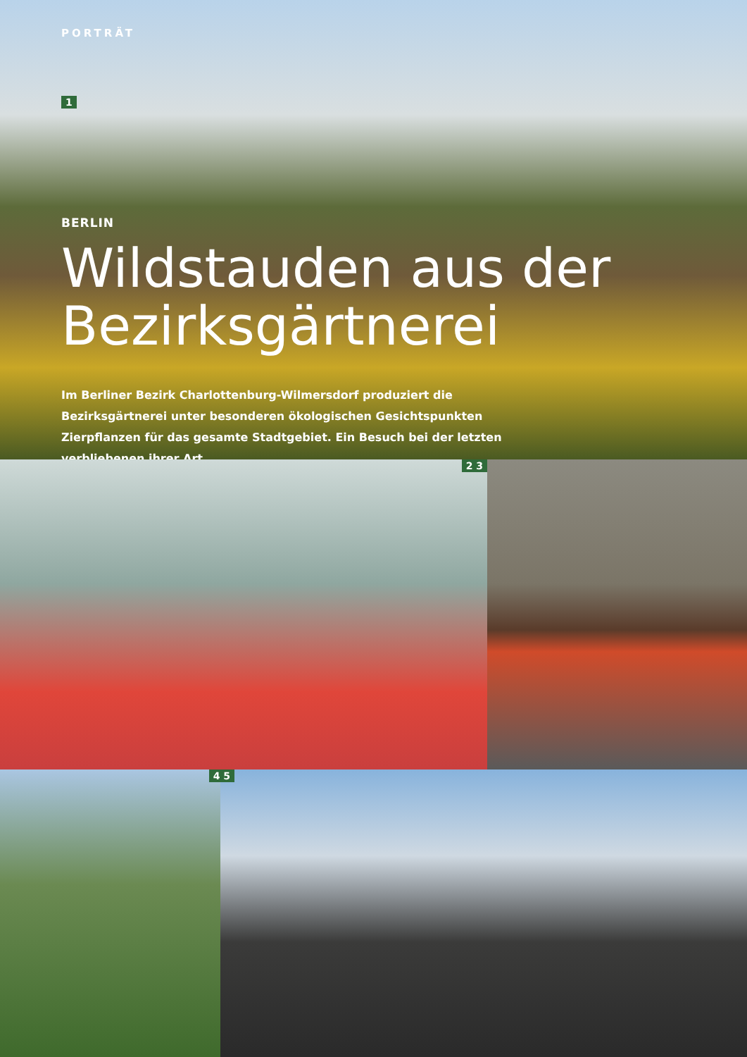PORTRÄT
1
BERLIN
Wildstauden aus der Bezirksgärtnerei
Im Berliner Bezirk Charlottenburg-Wilmersdorf produziert die Bezirksgärtnerei unter besonderen ökologischen Gesichtspunkten Zierpflanzen für das gesamte Stadt­gebiet. Ein Besuch bei der letzten verbliebenen ihrer Art.
2 3
4 5